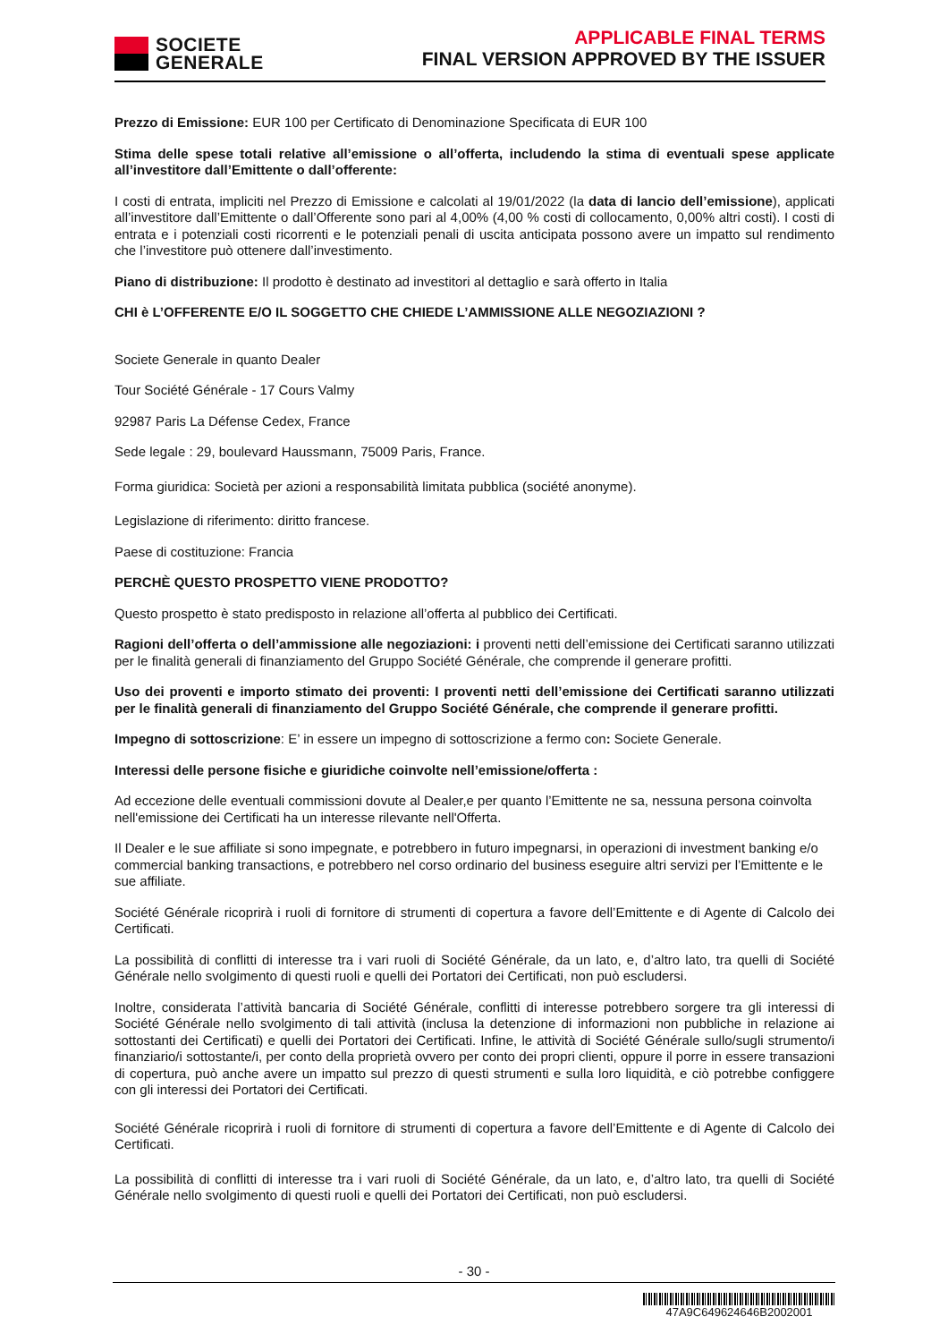SOCIETE
GENERALE
APPLICABLE FINAL TERMS
FINAL VERSION APPROVED BY THE ISSUER
Prezzo di Emissione: EUR 100 per Certificato di Denominazione Specificata di EUR 100
Stima delle spese totali relative all’emissione o all’offerta, includendo la stima di eventuali spese applicate all’investitore dall’Emittente o dall’offerente:
I costi di entrata, impliciti nel Prezzo di Emissione e calcolati al 19/01/2022 (la data di lancio dell’emissione), applicati all’investitore dall’Emittente o dall’Offerente sono pari al 4,00% (4,00 % costi di collocamento, 0,00% altri costi). I costi di entrata e i potenziali costi ricorrenti e le potenziali penali di uscita anticipata possono avere un impatto sul rendimento che l’investitore può ottenere dall’investimento.
Piano di distribuzione: Il prodotto è destinato ad investitori al dettaglio e sarà offerto in Italia
CHI è L’OFFERENTE E/O IL SOGGETTO CHE CHIEDE L’AMMISSIONE ALLE NEGOZIAZIONI ?
Societe Generale in quanto Dealer
Tour Société Générale - 17 Cours Valmy
92987 Paris La Défense Cedex, France
Sede legale : 29, boulevard Haussmann, 75009 Paris, France.
Forma giuridica: Società per azioni a responsabilità limitata pubblica (société anonyme).
Legislazione di riferimento: diritto francese.
Paese di costituzione: Francia
PERCHÈ QUESTO PROSPETTO VIENE PRODOTTO?
Questo prospetto è stato predisposto in relazione all’offerta al pubblico dei Certificati.
Ragioni dell’offerta o dell’ammissione alle negoziazioni: i proventi netti dell’emissione dei Certificati saranno utilizzati per le finalità generali di finanziamento del Gruppo Société Générale, che comprende il generare profitti.
Uso dei proventi e importo stimato dei proventi: I proventi netti dell’emissione dei Certificati saranno utilizzati per le finalità generali di finanziamento del Gruppo Société Générale, che comprende il generare profitti.
Impegno di sottoscrizione: E’ in essere un impegno di sottoscrizione a fermo con: Societe Generale.
Interessi delle persone fisiche e giuridiche coinvolte nell’emissione/offerta :
Ad eccezione delle eventuali commissioni dovute al Dealer,e per quanto l’Emittente ne sa, nessuna persona coinvolta nell'emissione dei Certificati ha un interesse rilevante nell'Offerta.
Il Dealer e le sue affiliate si sono impegnate, e potrebbero in futuro impegnarsi, in operazioni di investment banking e/o commercial banking transactions, e potrebbero nel corso ordinario del business eseguire altri servizi per l’Emittente e le sue affiliate.
Société Générale ricoprirà i ruoli di fornitore di strumenti di copertura a favore dell’Emittente e di Agente di Calcolo dei Certificati.
La possibilità di conflitti di interesse tra i vari ruoli di Société Générale, da un lato, e, d’altro lato, tra quelli di Société Générale nello svolgimento di questi ruoli e quelli dei Portatori dei Certificati, non può escludersi.
Inoltre, considerata l’attività bancaria di Société Générale, conflitti di interesse potrebbero sorgere tra gli interessi di Société Générale nello svolgimento di tali attività (inclusa la detenzione di informazioni non pubbliche in relazione ai sottostanti dei Certificati) e quelli dei Portatori dei Certificati. Infine, le attività di Société Générale sullo/sugli strumento/i finanziario/i sottostante/i, per conto della proprietà ovvero per conto dei propri clienti, oppure il porre in essere transazioni di copertura, può anche avere un impatto sul prezzo di questi strumenti e sulla loro liquidità, e ciò potrebbe configgere con gli interessi dei Portatori dei Certificati.
Société Générale ricoprirà i ruoli di fornitore di strumenti di copertura a favore dell’Emittente e di Agente di Calcolo dei Certificati.
La possibilità di conflitti di interesse tra i vari ruoli di Société Générale, da un lato, e, d’altro lato, tra quelli di Société Générale nello svolgimento di questi ruoli e quelli dei Portatori dei Certificati, non può escludersi.
- 30 -
47A9C649624646B2002001